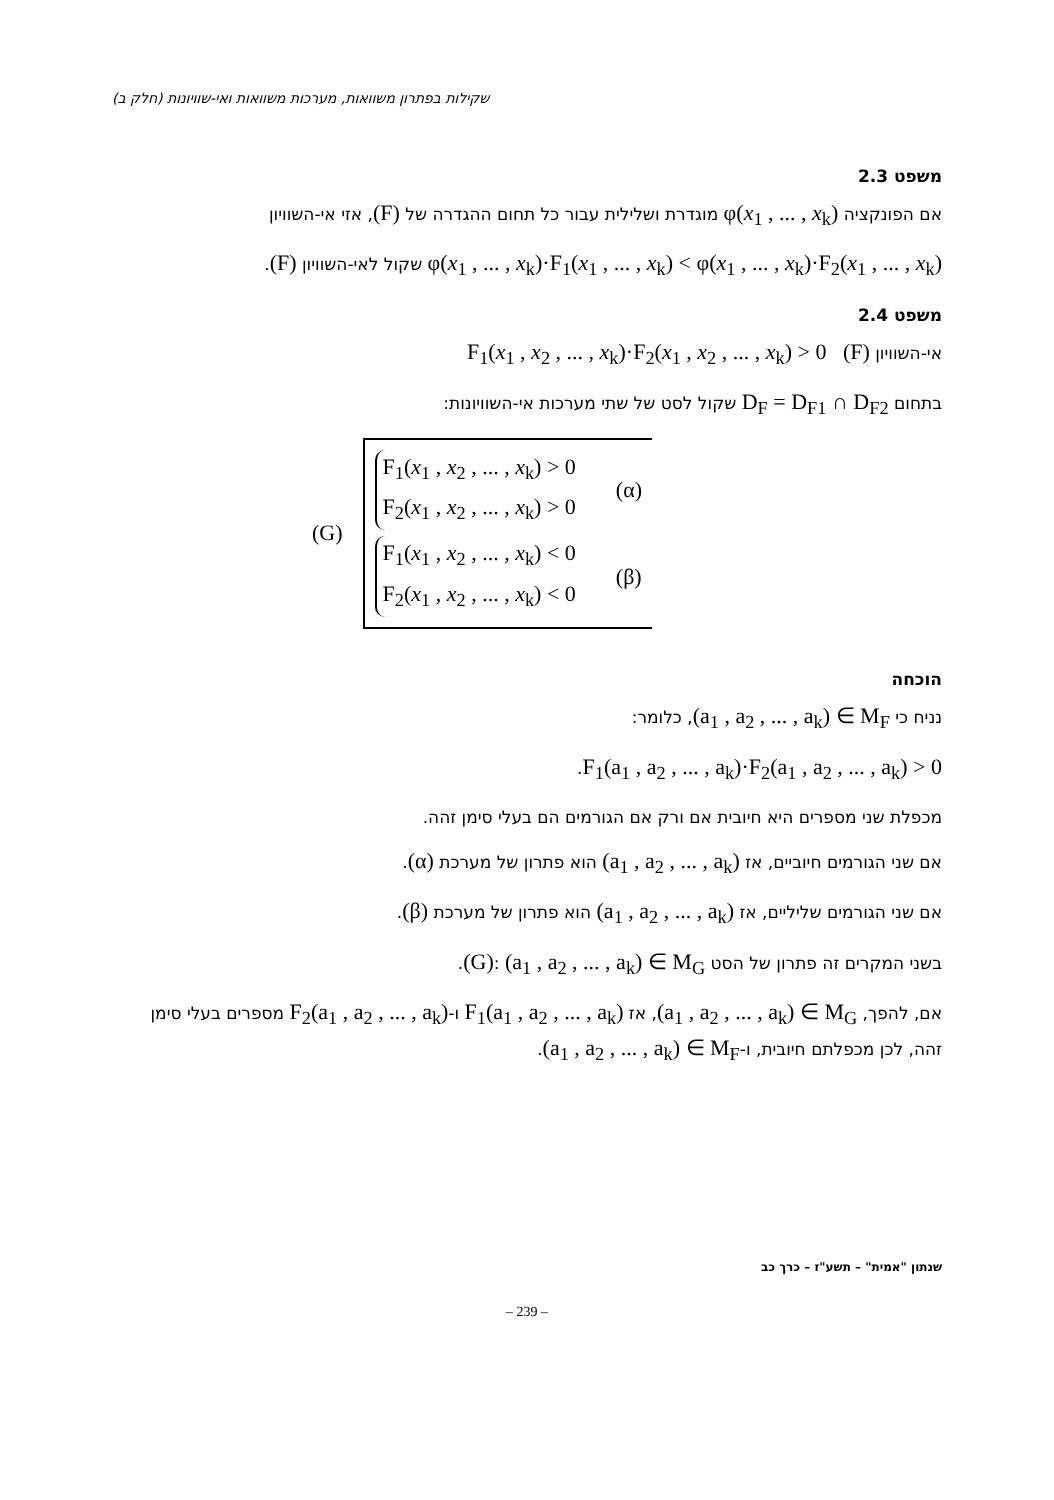שקילות בפתרון משוואות, מערכות משוואות ואי-שוויונות (חלק ב)
משפט 2.3
אם הפונקציה φ(x<sub>1</sub> , ... , x<sub>k</sub>) מוגדרת ושלילית עבור כל תחום ההגדרה של (F), אזי אי-השוויון
φ(x<sub>1</sub> , ... , x<sub>k</sub>)·F<sub>1</sub>(x<sub>1</sub> , ... , x<sub>k</sub>) < φ(x<sub>1</sub> , ... , x<sub>k</sub>)·F<sub>2</sub>(x<sub>1</sub> , ... , x<sub>k</sub>) שקול לאי-השוויון (F).
משפט 2.4
אי-השוויון F<sub>1</sub>(x<sub>1</sub> , x<sub>2</sub> , ... , x<sub>k</sub>)·F<sub>2</sub>(x<sub>1</sub> , x<sub>2</sub> , ... , x<sub>k</sub>) > 0 (F)
בתחום D<sub>F</sub> = D<sub>F1</sub> ∩ D<sub>F2</sub> שקול לסט של שתי מערכות אי-השוויונות:
(G)
F<sub>1</sub>(x<sub>1</sub> , x<sub>2</sub> , ... , x<sub>k</sub>) > 0
F<sub>2</sub>(x<sub>1</sub> , x<sub>2</sub> , ... , x<sub>k</sub>) > 0
(α)
F<sub>1</sub>(x<sub>1</sub> , x<sub>2</sub> , ... , x<sub>k</sub>) < 0
F<sub>2</sub>(x<sub>1</sub> , x<sub>2</sub> , ... , x<sub>k</sub>) < 0
(β)
הוכחה
נניח כי (a<sub>1</sub> , a<sub>2</sub> , ... , a<sub>k</sub>) ∈ M<sub>F</sub>, כלומר:
F<sub>1</sub>(a<sub>1</sub> , a<sub>2</sub> , ... , a<sub>k</sub>)·F<sub>2</sub>(a<sub>1</sub> , a<sub>2</sub> , ... , a<sub>k</sub>) > 0.
מכפלת שני מספרים היא חיובית אם ורק אם הגורמים הם בעלי סימן זהה.
אם שני הגורמים חיוביים, אז (a<sub>1</sub> , a<sub>2</sub> , ... , a<sub>k</sub>) הוא פתרון של מערכת (α).
אם שני הגורמים שליליים, אז (a<sub>1</sub> , a<sub>2</sub> , ... , a<sub>k</sub>) הוא פתרון של מערכת (β).
בשני המקרים זה פתרון של הסט (G): (a<sub>1</sub> , a<sub>2</sub> , ... , a<sub>k</sub>) ∈ M<sub>G</sub>.
אם, להפך, (a<sub>1</sub> , a<sub>2</sub> , ... , a<sub>k</sub>) ∈ M<sub>G</sub>, אז F<sub>1</sub>(a<sub>1</sub> , a<sub>2</sub> , ... , a<sub>k</sub>) ו-F<sub>2</sub>(a<sub>1</sub> , a<sub>2</sub> , ... , a<sub>k</sub>) מספרים בעלי סימן זהה, לכן מכפלתם חיובית, ו-(a<sub>1</sub> , a<sub>2</sub> , ... , a<sub>k</sub>) ∈ M<sub>F</sub>.
שנתון "אמית" – תשע"ז – כרך כב
– 239 –